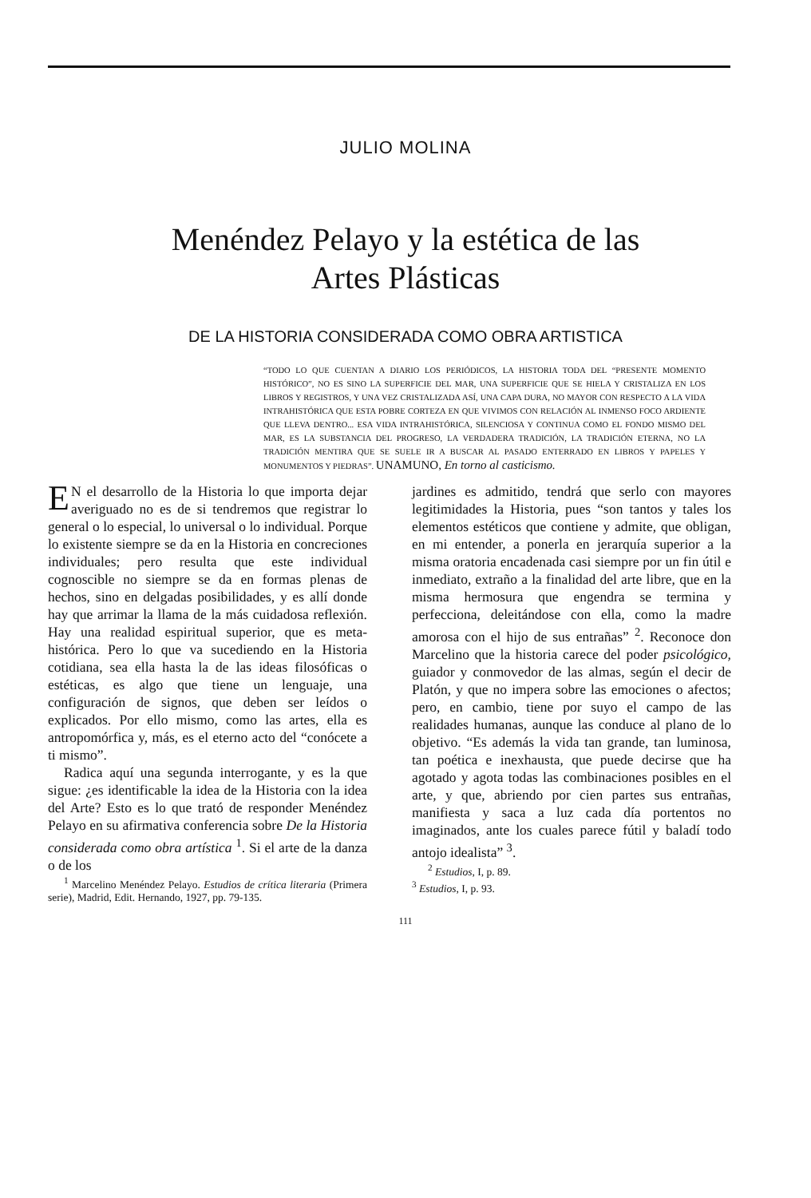JULIO MOLINA
Menéndez Pelayo y la estética de las
Artes Plásticas
DE LA HISTORIA CONSIDERADA COMO OBRA ARTISTICA
“TODO LO QUE CUENTAN A DIARIO LOS PERIÓDICOS, LA HISTORIA TODA DEL “PRESENTE MOMENTO HISTÓRICO”, NO ES SINO LA SUPERFICIE DEL MAR, UNA SUPERFICIE QUE SE HIELA Y CRISTALIZA EN LOS LIBROS Y REGISTROS, Y UNA VEZ CRISTALIZADA ASÍ, UNA CAPA DURA, NO MAYOR CON RESPECTO A LA VIDA INTRAHISTÓRICA QUE ESTA POBRE CORTEZA EN QUE VIVIMOS CON RELACIÓN AL INMENSO FOCO ARDIENTE QUE LLEVA DENTRO... ESA VIDA INTRAHISTÓRICA, SILENCIOSA Y CONTINUA COMO EL FONDO MISMO DEL MAR, ES LA SUBSTANCIA DEL PROGRESO, LA VERDADERA TRADICIÓN, LA TRADICIÓN ETERNA, NO LA TRADICIÓN MENTIRA QUE SE SUELE IR A BUSCAR AL PASADO ENTERRADO EN LIBROS Y PAPELES Y MONUMENTOS Y PIEDRAS”. UNAMUNO, En torno al casticismo.
EN el desarrollo de la Historia lo que importa dejar averiguado no es de si tendremos que registrar lo general o lo especial, lo universal o lo individual. Porque lo existente siempre se da en la Historia en concreciones individuales; pero resulta que este individual cognoscible no siempre se da en formas plenas de hechos, sino en delgadas posibilidades, y es allí donde hay que arrimar la llama de la más cuidadosa reflexión. Hay una realidad espiritual superior, que es meta-histórica. Pero lo que va sucediendo en la Historia cotidiana, sea ella hasta la de las ideas filosóficas o estéticas, es algo que tiene un lenguaje, una configuración de signos, que deben ser leídos o explicados. Por ello mismo, como las artes, ella es antropomórfica y, más, es el eterno acto del “conócete a ti mismo”.
Radica aquí una segunda interrogante, y es la que sigue: ¿es identificable la idea de la Historia con la idea del Arte? Esto es lo que trató de responder Menéndez Pelayo en su afirmativa conferencia sobre De la Historia considerada como obra artística <sup>1</sup>. Si el arte de la danza o de los
<sup>1</sup> Marcelino Menéndez Pelayo. Estudios de crítica literaria (Primera serie), Madrid, Edit. Hernando, 1927, pp. 79-135.
jardines es admitido, tendrá que serlo con mayores legitimidades la Historia, pues “son tantos y tales los elementos estéticos que contiene y admite, que obligan, en mi entender, a ponerla en jerarquía superior a la misma oratoria encadenada casi siempre por un fin útil e inmediato, extraño a la finalidad del arte libre, que en la misma hermosura que engendra se termina y perfecciona, deleitándose con ella, como la madre amorosa con el hijo de sus entrañas” <sup>2</sup>. Reconoce don Marcelino que la historia carece del poder psicológico, guiador y conmovedor de las almas, según el decir de Platón, y que no impera sobre las emociones o afectos; pero, en cambio, tiene por suyo el campo de las realidades humanas, aunque las conduce al plano de lo objetivo. “Es además la vida tan grande, tan luminosa, tan poética e inexhausta, que puede decirse que ha agotado y agota todas las combinaciones posibles en el arte, y que, abriendo por cien partes sus entrañas, manifiesta y saca a luz cada día portentos no imaginados, ante los cuales parece fútil y baladí todo antojo idealista” <sup>3</sup>.
<sup>2</sup> Estudios, I, p. 89.
<sup>3</sup> Estudios, I, p. 93.
111